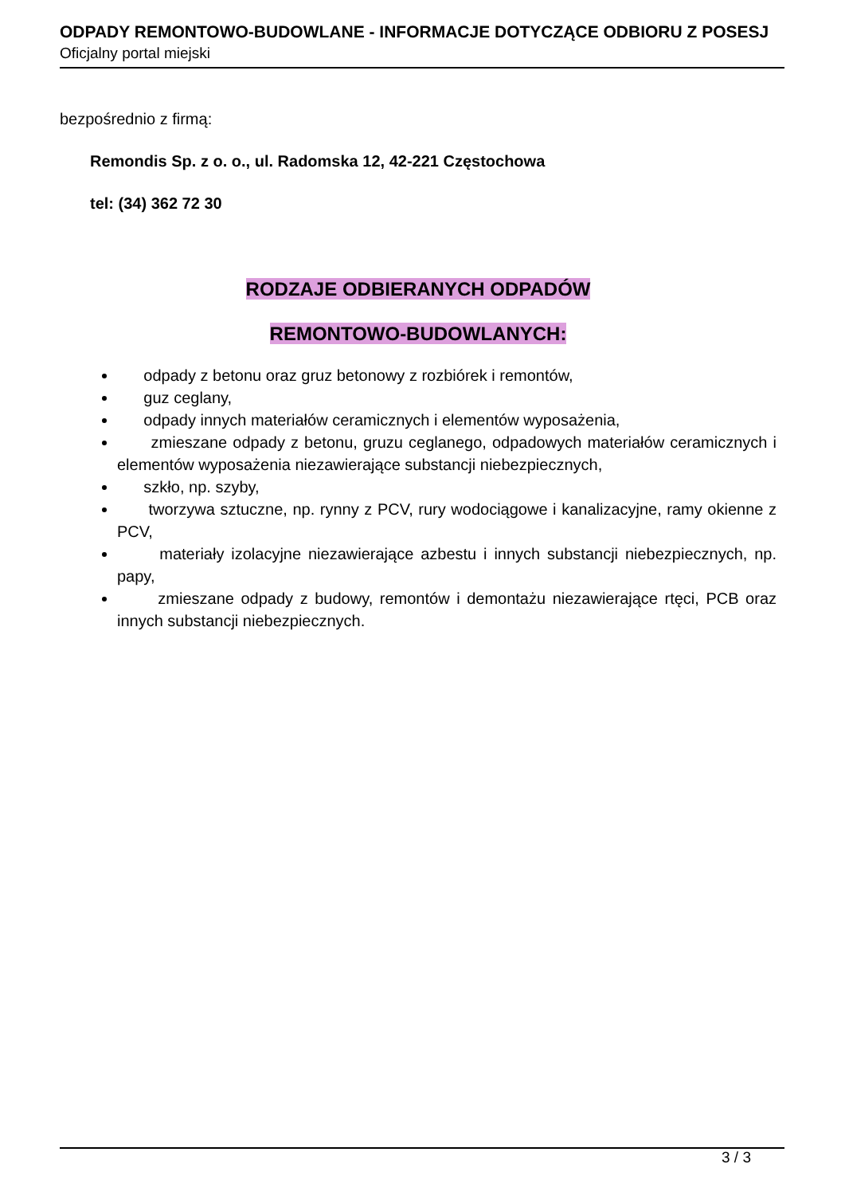ODPADY REMONTOWO-BUDOWLANE - INFORMACJE DOTYCZĄCE ODBIORU Z POSESJ
Oficjalny portal miejski
bezpośrednio z firmą:
Remondis Sp. z o. o., ul. Radomska 12, 42-221 Częstochowa
tel: (34) 362 72 30
RODZAJE ODBIERANYCH ODPADÓW
REMONTOWO-BUDOWLANYCH:
odpady z betonu oraz gruz betonowy z rozbiórek i remontów,
guz ceglany,
odpady innych materiałów ceramicznych i elementów wyposażenia,
zmieszane odpady z betonu, gruzu ceglanego, odpadowych materiałów ceramicznych i elementów wyposażenia niezawierające substancji niebezpiecznych,
szkło, np. szyby,
tworzywa sztuczne, np. rynny z PCV, rury wodociągowe i kanalizacyjne, ramy okienne z PCV,
materiały izolacyjne niezawierające azbestu i innych substancji niebezpiecznych, np. papy,
zmieszane odpady z budowy, remontów i demontażu niezawierające rtęci, PCB oraz innych substancji niebezpiecznych.
3 / 3